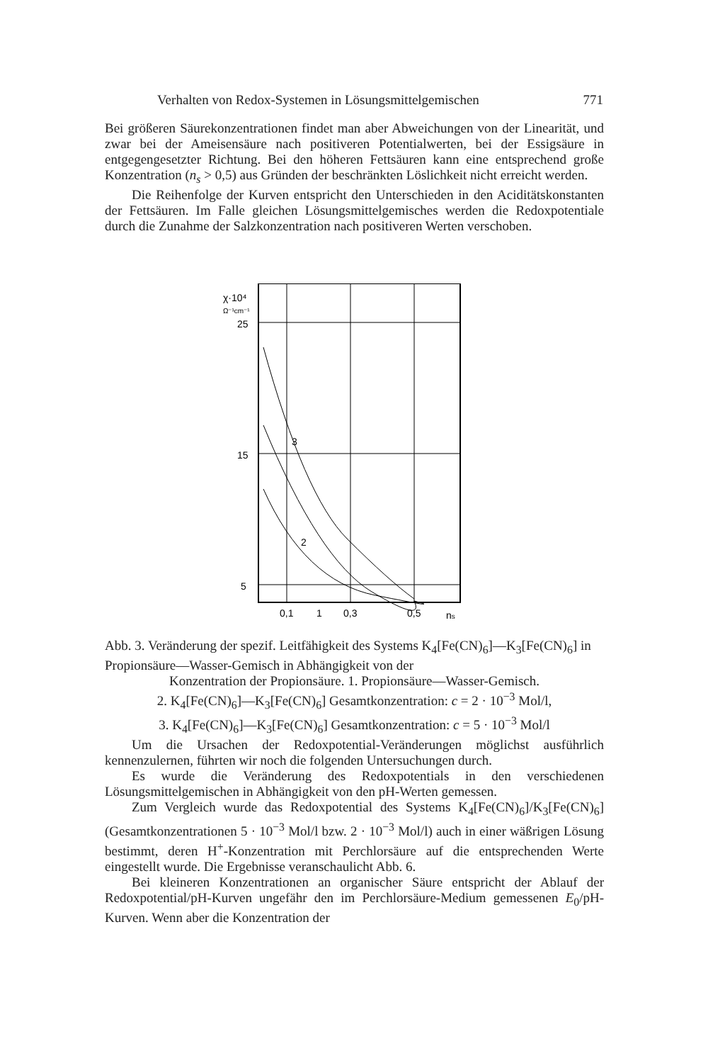Verhalten von Redox-Systemen in Lösungsmittelgemischen 771
Bei größeren Säurekonzentrationen findet man aber Abweichungen von der Linearität, und zwar bei der Ameisensäure nach positiveren Potentialwerten, bei der Essigsäure in entgegengesetzter Richtung. Bei den höheren Fettsäuren kann eine entsprechend große Konzentration (n<sub>s</sub> > 0,5) aus Gründen der beschränkten Löslichkeit nicht erreicht werden.
Die Reihenfolge der Kurven entspricht den Unterschieden in den Aciditätskonstanten der Fettsäuren. Im Falle gleichen Lösungsmittelgemisches werden die Redoxpotentiale durch die Zunahme der Salzkonzentration nach positiveren Werten verschoben.
χ·10⁴
Ω⁻¹cm⁻¹
25
15
5
0,1
0,3
0,5
ns
3
2
1
Abb. 3. Veränderung der spezif. Leitfähigkeit des Systems K<sub>4</sub>[Fe(CN)<sub>6</sub>]—K<sub>3</sub>[Fe(CN)<sub>6</sub>] in Propionsäure—Wasser-Gemisch in Abhängigkeit von der
Konzentration der Propionsäure. 1. Propionsäure—Wasser-Gemisch.
2. K<sub>4</sub>[Fe(CN)<sub>6</sub>]—K<sub>3</sub>[Fe(CN)<sub>6</sub>] Gesamtkonzentration: c = 2 · 10<sup>−3</sup> Mol/l,
3. K<sub>4</sub>[Fe(CN)<sub>6</sub>]—K<sub>3</sub>[Fe(CN)<sub>6</sub>] Gesamtkonzentration: c = 5 · 10<sup>−3</sup> Mol/l
Um die Ursachen der Redoxpotential-Veränderungen möglichst ausführlich kennenzulernen, führten wir noch die folgenden Untersuchungen durch.
Es wurde die Veränderung des Redoxpotentials in den verschiedenen Lösungsmittelgemischen in Abhängigkeit von den pH-Werten gemessen.
Zum Vergleich wurde das Redoxpotential des Systems K<sub>4</sub>[Fe(CN)<sub>6</sub>]/K<sub>3</sub>[Fe(CN)<sub>6</sub>] (Gesamtkonzentrationen 5 · 10<sup>−3</sup> Mol/l bzw. 2 · 10<sup>−3</sup> Mol/l) auch in einer wäßrigen Lösung bestimmt, deren H<sup>+</sup>-Konzentration mit Perchlorsäure auf die entsprechenden Werte eingestellt wurde. Die Ergebnisse veranschaulicht Abb. 6.
Bei kleineren Konzentrationen an organischer Säure entspricht der Ablauf der Redoxpotential/pH-Kurven ungefähr den im Perchlorsäure-Medium gemessenen E<sub>0</sub>/pH-Kurven. Wenn aber die Konzentration der